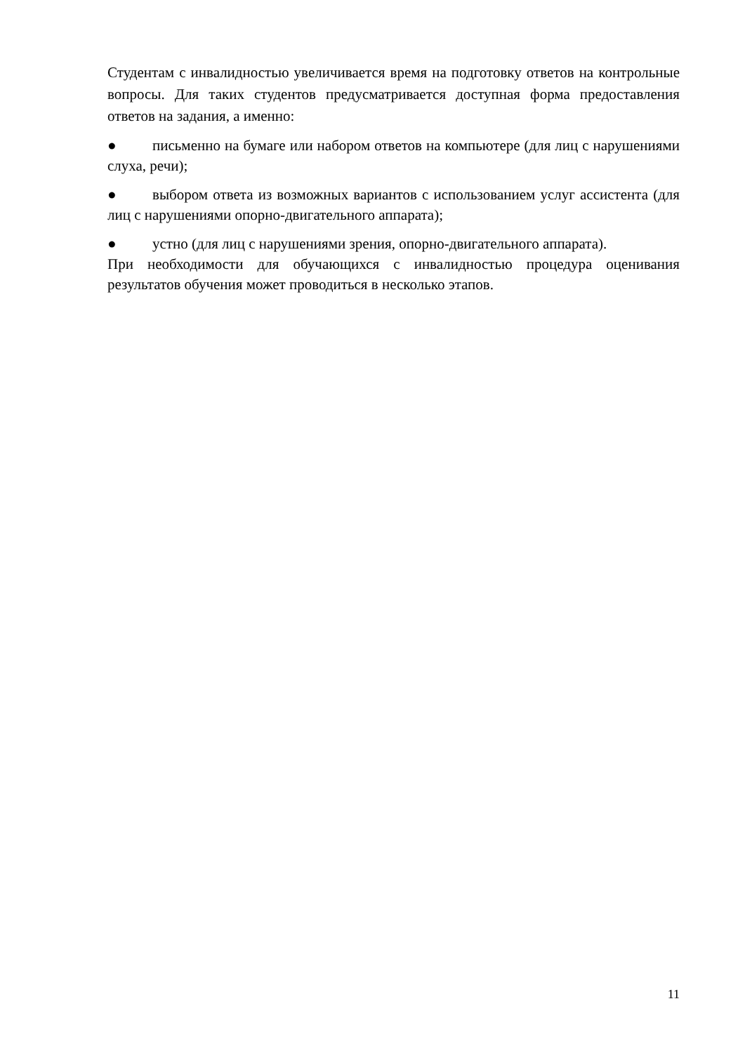Студентам с инвалидностью увеличивается время на подготовку ответов на контрольные вопросы. Для таких студентов предусматривается доступная форма предоставления ответов на задания, а именно:
● письменно на бумаге или набором ответов на компьютере (для лиц с нарушениями слуха, речи);
● выбором ответа из возможных вариантов с использованием услуг ассистента (для лиц с нарушениями опорно-двигательного аппарата);
● устно (для лиц с нарушениями зрения, опорно-двигательного аппарата).
При необходимости для обучающихся с инвалидностью процедура оценивания результатов обучения может проводиться в несколько этапов.
11